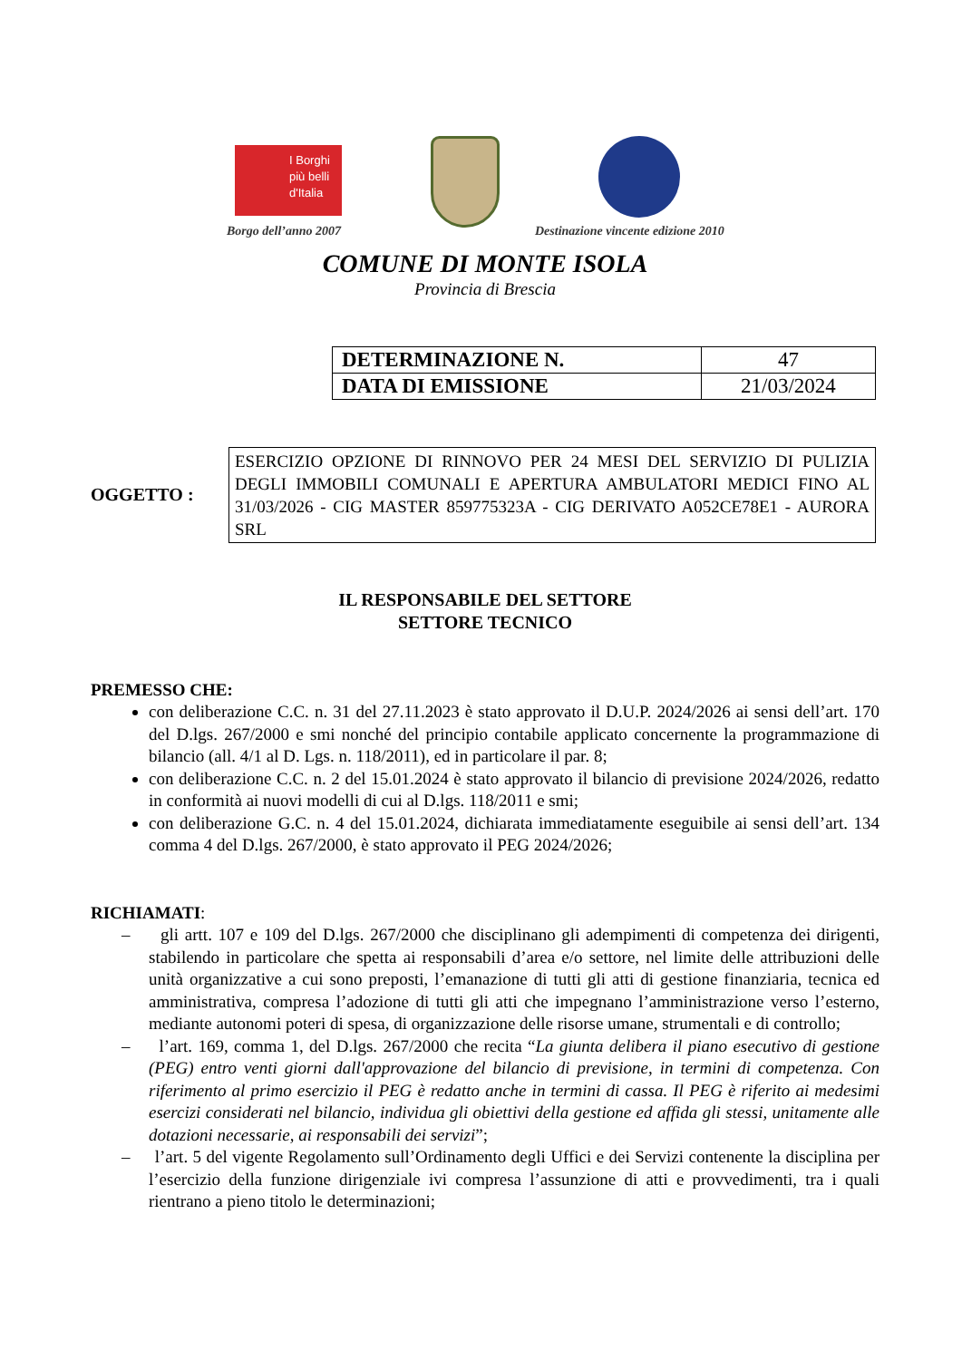I Borghi
più belli
d'Italia
Borgo dell’anno 2007
Destinazione vincente edizione 2010
COMUNE DI MONTE ISOLA
Provincia di Brescia
| DETERMINAZIONE N. | 47 |
| DATA DI EMISSIONE | 21/03/2024 |
OGGETTO :
ESERCIZIO OPZIONE DI RINNOVO PER 24 MESI DEL SERVIZIO DI PULIZIA DEGLI IMMOBILI COMUNALI E APERTURA AMBULATORI MEDICI FINO AL 31/03/2026 - CIG MASTER 859775323A - CIG DERIVATO A052CE78E1 - AURORA SRL
IL RESPONSABILE DEL SETTORE
SETTORE TECNICO
PREMESSO CHE:
con deliberazione C.C. n. 31 del 27.11.2023 è stato approvato il D.U.P. 2024/2026 ai sensi dell’art. 170 del D.lgs. 267/2000 e smi nonché del principio contabile applicato concernente la programmazione di bilancio (all. 4/1 al D. Lgs. n. 118/2011), ed in particolare il par. 8;
con deliberazione C.C. n. 2 del 15.01.2024 è stato approvato il bilancio di previsione 2024/2026, redatto in conformità ai nuovi modelli di cui al D.lgs. 118/2011 e smi;
con deliberazione G.C. n. 4 del 15.01.2024, dichiarata immediatamente eseguibile ai sensi dell’art. 134 comma 4 del D.lgs. 267/2000, è stato approvato il PEG 2024/2026;
RICHIAMATI:
– gli artt. 107 e 109 del D.lgs. 267/2000 che disciplinano gli adempimenti di competenza dei dirigenti, stabilendo in particolare che spetta ai responsabili d’area e/o settore, nel limite delle attribuzioni delle unità organizzative a cui sono preposti, l’emanazione di tutti gli atti di gestione finanziaria, tecnica ed amministrativa, compresa l’adozione di tutti gli atti che impegnano l’amministrazione verso l’esterno, mediante autonomi poteri di spesa, di organizzazione delle risorse umane, strumentali e di controllo;
– l’art. 169, comma 1, del D.lgs. 267/2000 che recita “La giunta delibera il piano esecutivo di gestione (PEG) entro venti giorni dall'approvazione del bilancio di previsione, in termini di competenza. Con riferimento al primo esercizio il PEG è redatto anche in termini di cassa. Il PEG è riferito ai medesimi esercizi considerati nel bilancio, individua gli obiettivi della gestione ed affida gli stessi, unitamente alle dotazioni necessarie, ai responsabili dei servizi”;
– l’art. 5 del vigente Regolamento sull’Ordinamento degli Uffici e dei Servizi contenente la disciplina per l’esercizio della funzione dirigenziale ivi compresa l’assunzione di atti e provvedimenti, tra i quali rientrano a pieno titolo le determinazioni;